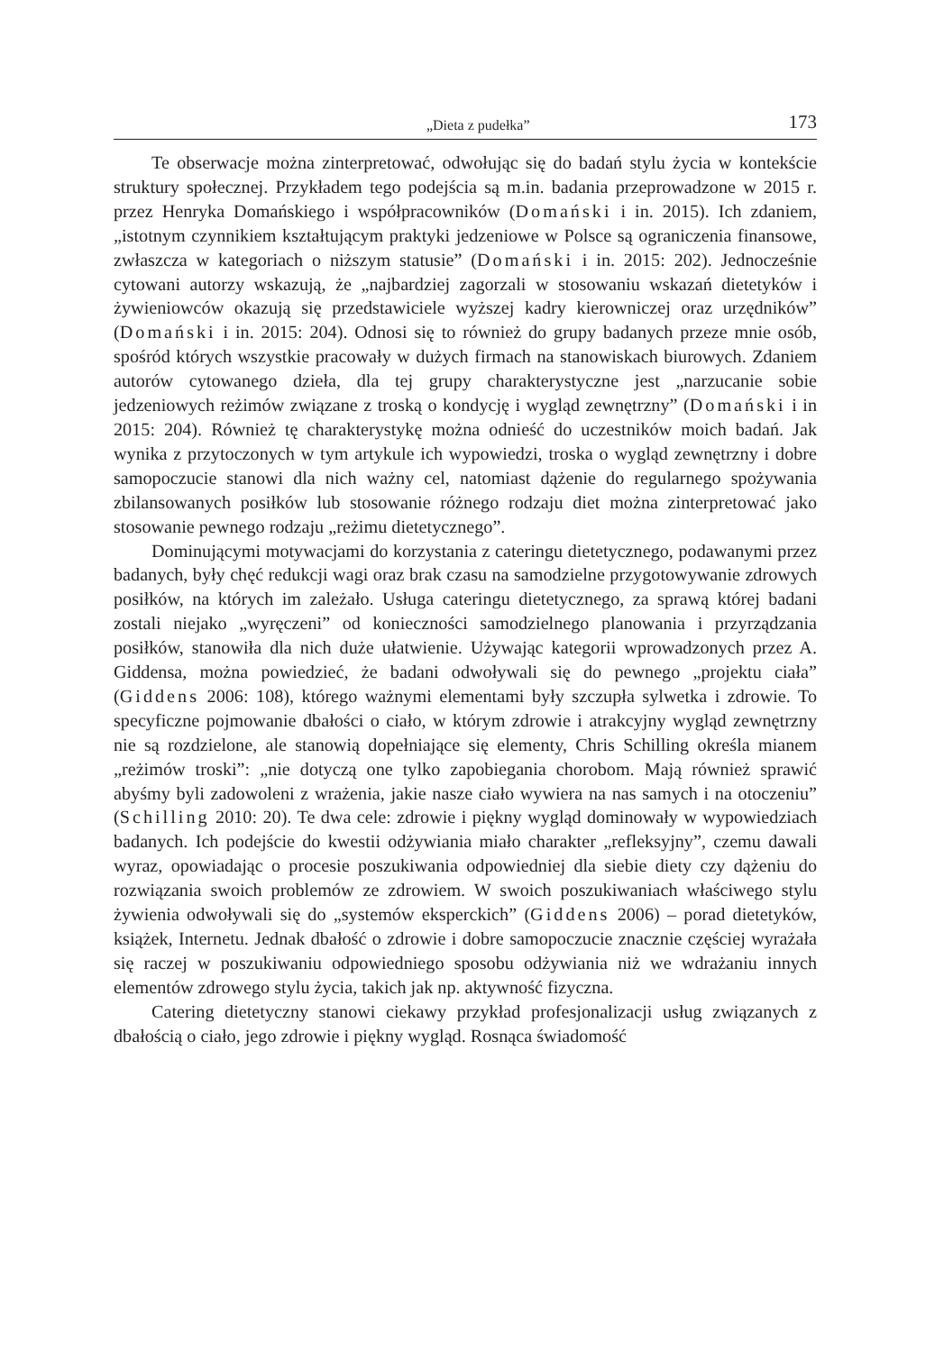„Dieta z pudełka” 173
Te obserwacje można zinterpretować, odwołując się do badań stylu życia w kontekście struktury społecznej. Przykładem tego podejścia są m.in. badania przeprowadzone w 2015 r. przez Henryka Domańskiego i współpracowników (Domański i in. 2015). Ich zdaniem, „istotnym czynnikiem kształtującym praktyki jedzeniowe w Polsce są ograniczenia finansowe, zwłaszcza w kategoriach o niższym statusie” (Domański i in. 2015: 202). Jednocześnie cytowani autorzy wskazują, że „najbardziej zagorzali w stosowaniu wskazań dietetyków i żywieniowców okazują się przedstawiciele wyższej kadry kierowniczej oraz urzędników” (Domański i in. 2015: 204). Odnosi się to również do grupy badanych przeze mnie osób, spośród których wszystkie pracowały w dużych firmach na stanowiskach biurowych. Zdaniem autorów cytowanego dzieła, dla tej grupy charakterystyczne jest „narzucanie sobie jedzeniowych reżimów związane z troską o kondycję i wygląd zewnętrzny” (Domański i in 2015: 204). Również tę charakterystykę można odnieść do uczestników moich badań. Jak wynika z przytoczonych w tym artykule ich wypowiedzi, troska o wygląd zewnętrzny i dobre samopoczucie stanowi dla nich ważny cel, natomiast dążenie do regularnego spożywania zbilansowanych posiłków lub stosowanie różnego rodzaju diet można zinterpretować jako stosowanie pewnego rodzaju „reżimu dietetycznego”.
Dominującymi motywacjami do korzystania z cateringu dietetycznego, podawanymi przez badanych, były chęć redukcji wagi oraz brak czasu na samodzielne przygotowywanie zdrowych posiłków, na których im zależało. Usługa cateringu dietetycznego, za sprawą której badani zostali niejako „wyręczeni” od konieczności samodzielnego planowania i przyrządzania posiłków, stanowiła dla nich duże ułatwienie. Używając kategorii wprowadzonych przez A. Giddensa, można powiedzieć, że badani odwoływali się do pewnego „projektu ciała” (Giddens 2006: 108), którego ważnymi elementami były szczupła sylwetka i zdrowie. To specyficzne pojmowanie dbałości o ciało, w którym zdrowie i atrakcyjny wygląd zewnętrzny nie są rozdzielone, ale stanowią dopełniające się elementy, Chris Schilling określa mianem „reżimów troski”: „nie dotyczą one tylko zapobiegania chorobom. Mają również sprawić abyśmy byli zadowoleni z wrażenia, jakie nasze ciało wywiera na nas samych i na otoczeniu” (Schilling 2010: 20). Te dwa cele: zdrowie i piękny wygląd dominowały w wypowiedziach badanych. Ich podejście do kwestii odżywiania miało charakter „refleksyjny”, czemu dawali wyraz, opowiadając o procesie poszukiwania odpowiedniej dla siebie diety czy dążeniu do rozwiązania swoich problemów ze zdrowiem. W swoich poszukiwaniach właściwego stylu żywienia odwoływali się do „systemów eksperckich” (Giddens 2006) – porad dietetyków, książek, Internetu. Jednak dbałość o zdrowie i dobre samopoczucie znacznie częściej wyrażała się raczej w poszukiwaniu odpowiedniego sposobu odżywiania niż we wdrażaniu innych elementów zdrowego stylu życia, takich jak np. aktywność fizyczna.
Catering dietetyczny stanowi ciekawy przykład profesjonalizacji usług związanych z dbałością o ciało, jego zdrowie i piękny wygląd. Rosnąca świadomość